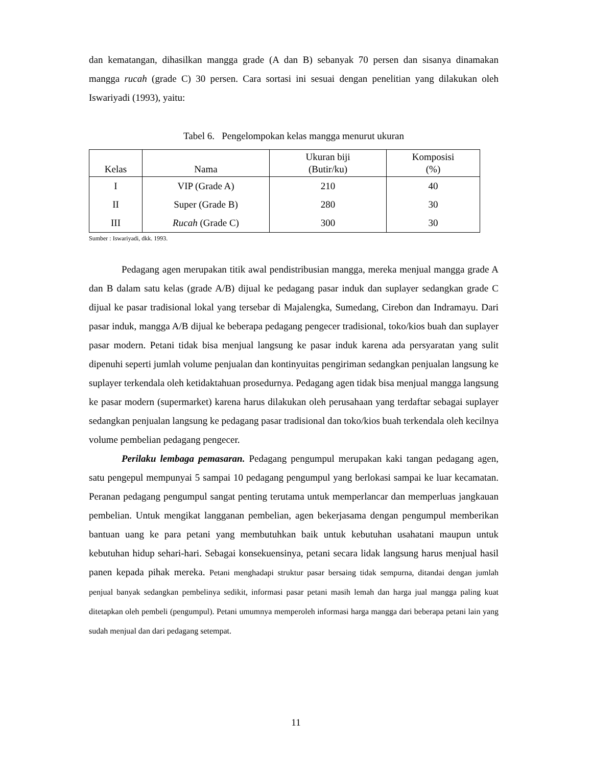dan kematangan, dihasilkan mangga grade (A dan B) sebanyak 70 persen dan sisanya dinamakan mangga rucah (grade C) 30 persen. Cara sortasi ini sesuai dengan penelitian yang dilakukan oleh Iswariyadi (1993), yaitu:
Tabel 6. Pengelompokan kelas mangga menurut ukuran
| Kelas | Nama | Ukuran biji (Butir/ku) | Komposisi (%) |
| --- | --- | --- | --- |
| I | VIP (Grade A) | 210 | 40 |
| II | Super (Grade B) | 280 | 30 |
| III | Rucah (Grade C) | 300 | 30 |
Sumber : Iswariyadi, dkk. 1993.
Pedagang agen merupakan titik awal pendistribusian mangga, mereka menjual mangga grade A dan B dalam satu kelas (grade A/B) dijual ke pedagang pasar induk dan suplayer sedangkan grade C dijual ke pasar tradisional lokal yang tersebar di Majalengka, Sumedang, Cirebon dan Indramayu. Dari pasar induk, mangga A/B dijual ke beberapa pedagang pengecer tradisional, toko/kios buah dan suplayer pasar modern. Petani tidak bisa menjual langsung ke pasar induk karena ada persyaratan yang sulit dipenuhi seperti jumlah volume penjualan dan kontinyuitas pengiriman sedangkan penjualan langsung ke suplayer terkendala oleh ketidaktahuan prosedurnya. Pedagang agen tidak bisa menjual mangga langsung ke pasar modern (supermarket) karena harus dilakukan oleh perusahaan yang terdaftar sebagai suplayer sedangkan penjualan langsung ke pedagang pasar tradisional dan toko/kios buah terkendala oleh kecilnya volume pembelian pedagang pengecer.
Perilaku lembaga pemasaran. Pedagang pengumpul merupakan kaki tangan pedagang agen, satu pengepul mempunyai 5 sampai 10 pedagang pengumpul yang berlokasi sampai ke luar kecamatan. Peranan pedagang pengumpul sangat penting terutama untuk memperlancar dan memperluas jangkauan pembelian. Untuk mengikat langganan pembelian, agen bekerjasama dengan pengumpul memberikan bantuan uang ke para petani yang membutuhkan baik untuk kebutuhan usahatani maupun untuk kebutuhan hidup sehari-hari. Sebagai konsekuensinya, petani secara lidak langsung harus menjual hasil panen kepada pihak mereka. Petani menghadapi struktur pasar bersaing tidak sempurna, ditandai dengan jumlah penjual banyak sedangkan pembelinya sedikit, informasi pasar petani masih lemah dan harga jual mangga paling kuat ditetapkan oleh pembeli (pengumpul). Petani umumnya memperoleh informasi harga mangga dari beberapa petani lain yang sudah menjual dan dari pedagang setempat.
11